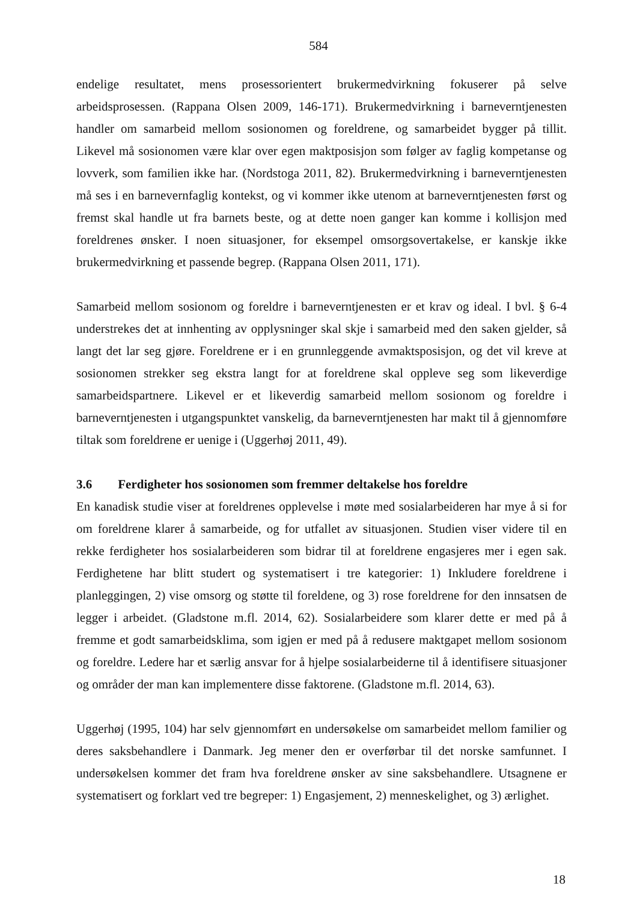584
endelige resultatet, mens prosessorientert brukermedvirkning fokuserer på selve arbeidsprosessen. (Rappana Olsen 2009, 146-171). Brukermedvirkning i barneverntjenesten handler om samarbeid mellom sosionomen og foreldrene, og samarbeidet bygger på tillit. Likevel må sosionomen være klar over egen maktposisjon som følger av faglig kompetanse og lovverk, som familien ikke har. (Nordstoga 2011, 82). Brukermedvirkning i barneverntjenesten må ses i en barnevernfaglig kontekst, og vi kommer ikke utenom at barneverntjenesten først og fremst skal handle ut fra barnets beste, og at dette noen ganger kan komme i kollisjon med foreldrenes ønsker. I noen situasjoner, for eksempel omsorgsovertakelse, er kanskje ikke brukermedvirkning et passende begrep. (Rappana Olsen 2011, 171).
Samarbeid mellom sosionom og foreldre i barneverntjenesten er et krav og ideal. I bvl. § 6-4 understrekes det at innhenting av opplysninger skal skje i samarbeid med den saken gjelder, så langt det lar seg gjøre. Foreldrene er i en grunnleggende avmaktsposisjon, og det vil kreve at sosionomen strekker seg ekstra langt for at foreldrene skal oppleve seg som likeverdige samarbeidspartnere. Likevel er et likeverdig samarbeid mellom sosionom og foreldre i barneverntjenesten i utgangspunktet vanskelig, da barneverntjenesten har makt til å gjennomføre tiltak som foreldrene er uenige i (Uggerhøj 2011, 49).
3.6 Ferdigheter hos sosionomen som fremmer deltakelse hos foreldre
En kanadisk studie viser at foreldrenes opplevelse i møte med sosialarbeideren har mye å si for om foreldrene klarer å samarbeide, og for utfallet av situasjonen. Studien viser videre til en rekke ferdigheter hos sosialarbeideren som bidrar til at foreldrene engasjeres mer i egen sak. Ferdighetene har blitt studert og systematisert i tre kategorier: 1) Inkludere foreldrene i planleggingen, 2) vise omsorg og støtte til foreldene, og 3) rose foreldrene for den innsatsen de legger i arbeidet. (Gladstone m.fl. 2014, 62). Sosialarbeidere som klarer dette er med på å fremme et godt samarbeidsklima, som igjen er med på å redusere maktgapet mellom sosionom og foreldre. Ledere har et særlig ansvar for å hjelpe sosialarbeiderne til å identifisere situasjoner og områder der man kan implementere disse faktorene. (Gladstone m.fl. 2014, 63).
Uggerhøj (1995, 104) har selv gjennomført en undersøkelse om samarbeidet mellom familier og deres saksbehandlere i Danmark. Jeg mener den er overførbar til det norske samfunnet. I undersøkelsen kommer det fram hva foreldrene ønsker av sine saksbehandlere. Utsagnene er systematisert og forklart ved tre begreper: 1) Engasjement, 2) menneskelighet, og 3) ærlighet.
18